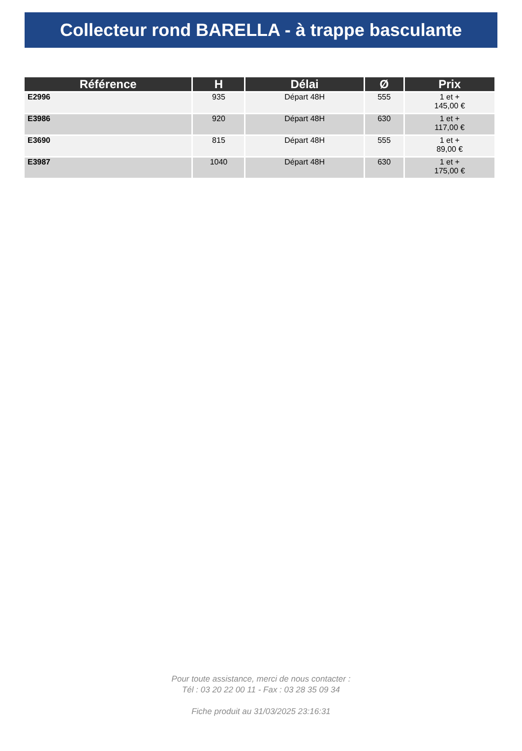Collecteur rond BARELLA - à trappe basculante
| Référence | H | Délai | Ø | Prix |
| --- | --- | --- | --- | --- |
| E2996 | 935 | Départ 48H | 555 | 1 et + 145,00 € |
| E3986 | 920 | Départ 48H | 630 | 1 et + 117,00 € |
| E3690 | 815 | Départ 48H | 555 | 1 et + 89,00 € |
| E3987 | 1040 | Départ 48H | 630 | 1 et + 175,00 € |
Pour toute assistance, merci de nous contacter :
Tél : 03 20 22 00 11 - Fax : 03 28 35 09 34
Fiche produit au 31/03/2025 23:16:31